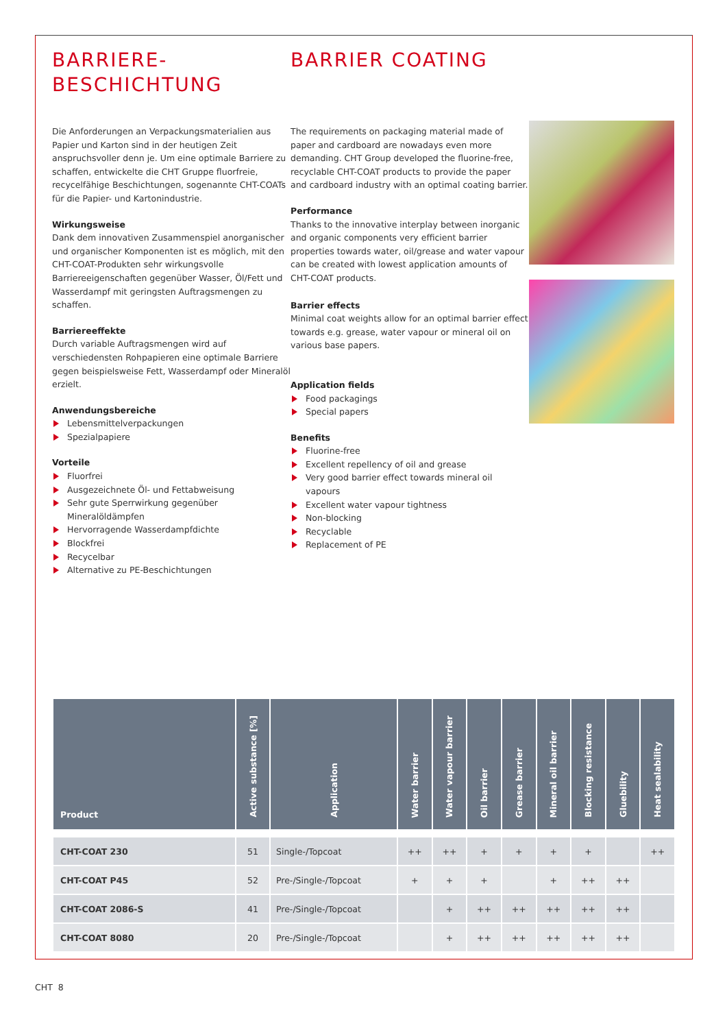BARRIERE-
BESCHICHTUNG
Die Anforderungen an Verpackungsmaterialien aus Papier und Karton sind in der heutigen Zeit anspruchsvoller denn je. Um eine optimale Barriere zu schaffen, entwickelte die CHT Gruppe fluorfreie, recycelfähige Beschichtungen, sogenannte CHT-COATs für die Papier- und Kartonindustrie.
Wirkungsweise
Dank dem innovativen Zusammenspiel anorganischer und organischer Komponenten ist es möglich, mit den CHT-COAT-Produkten sehr wirkungsvolle Barriereeigenschaften gegenüber Wasser, Öl/Fett und Wasserdampf mit geringsten Auftragsmengen zu schaffen.
Barriereeffekte
Durch variable Auftragsmengen wird auf verschiedensten Rohpapieren eine optimale Barriere gegen beispielsweise Fett, Wasserdampf oder Mineralöl erzielt.
Anwendungsbereiche
Lebensmittelverpackungen
Spezialpapiere
Vorteile
Fluorfrei
Ausgezeichnete Öl- und Fettabweisung
Sehr gute Sperrwirkung gegenüber Mineralöldämpfen
Hervorragende Wasserdampfdichte
Blockfrei
Recycelbar
Alternative zu PE-Beschichtungen
BARRIER COATING
The requirements on packaging material made of paper and cardboard are nowadays even more demanding. CHT Group developed the fluorine-free, recyclable CHT-COAT products to provide the paper and cardboard industry with an optimal coating barrier.
Performance
Thanks to the innovative interplay between inorganic and organic components very efficient barrier properties towards water, oil/grease and water vapour can be created with lowest application amounts of CHT-COAT products.
Barrier effects
Minimal coat weights allow for an optimal barrier effect towards e.g. grease, water vapour or mineral oil on various base papers.
Application fields
Food packagings
Special papers
Benefits
Fluorine-free
Excellent repellency of oil and grease
Very good barrier effect towards mineral oil vapours
Excellent water vapour tightness
Non-blocking
Recyclable
Replacement of PE
| Product | Active substance [%] | Application | Water barrier | Water vapour barrier | Oil barrier | Grease barrier | Mineral oil barrier | Blocking resistance | Gluebility | Heat sealability |
| --- | --- | --- | --- | --- | --- | --- | --- | --- | --- | --- |
| CHT-COAT 230 | 51 | Single-/Topcoat | ++ | ++ | + | + | + | + | | ++ |
| CHT-COAT P45 | 52 | Pre-/Single-/Topcoat | + | + | + | | + | ++ | ++ | |
| CHT-COAT 2086-S | 41 | Pre-/Single-/Topcoat | | + | ++ | ++ | ++ | ++ | ++ | |
| CHT-COAT 8080 | 20 | Pre-/Single-/Topcoat | | + | ++ | ++ | ++ | ++ | ++ | |
CHT 8